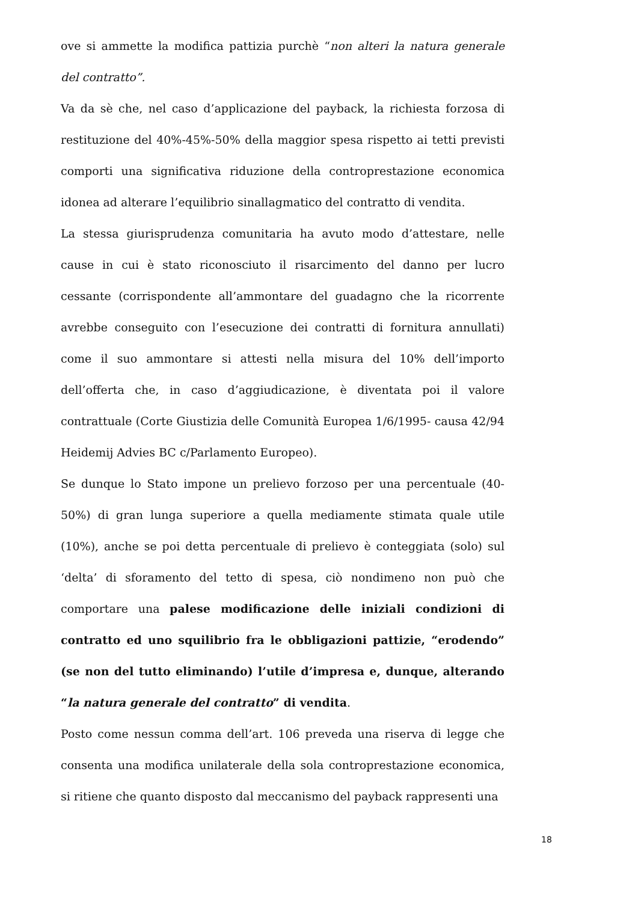ove si ammette la modifica pattizia purchè “non alteri la natura generale del contratto”.
Va da sè che, nel caso d’applicazione del payback, la richiesta forzosa di restituzione del 40%-45%-50% della maggior spesa rispetto ai tetti previsti comporti una significativa riduzione della controprestazione economica idonea ad alterare l’equilibrio sinallagmatico del contratto di vendita.
La stessa giurisprudenza comunitaria ha avuto modo d’attestare, nelle cause in cui è stato riconosciuto il risarcimento del danno per lucro cessante (corrispondente all’ammontare del guadagno che la ricorrente avrebbe conseguito con l’esecuzione dei contratti di fornitura annullati) come il suo ammontare si attesti nella misura del 10% dell’importo dell’offerta che, in caso d’aggiudicazione, è diventata poi il valore contrattuale (Corte Giustizia delle Comunità Europea 1/6/1995- causa 42/94 Heidemij Advies BC c/Parlamento Europeo).
Se dunque lo Stato impone un prelievo forzoso per una percentuale (40-50%) di gran lunga superiore a quella mediamente stimata quale utile (10%), anche se poi detta percentuale di prelievo è conteggiata (solo) sul ‘delta’ di sforamento del tetto di spesa, ciò nondimeno non può che comportare una palese modificazione delle iniziali condizioni di contratto ed uno squilibrio fra le obbligazioni pattizie, “erodendo” (se non del tutto eliminando) l’utile d’impresa e, dunque, alterando “la natura generale del contratto” di vendita.
Posto come nessun comma dell’art. 106 preveda una riserva di legge che consenta una modifica unilaterale della sola controprestazione economica, si ritiene che quanto disposto dal meccanismo del payback rappresenti una
18